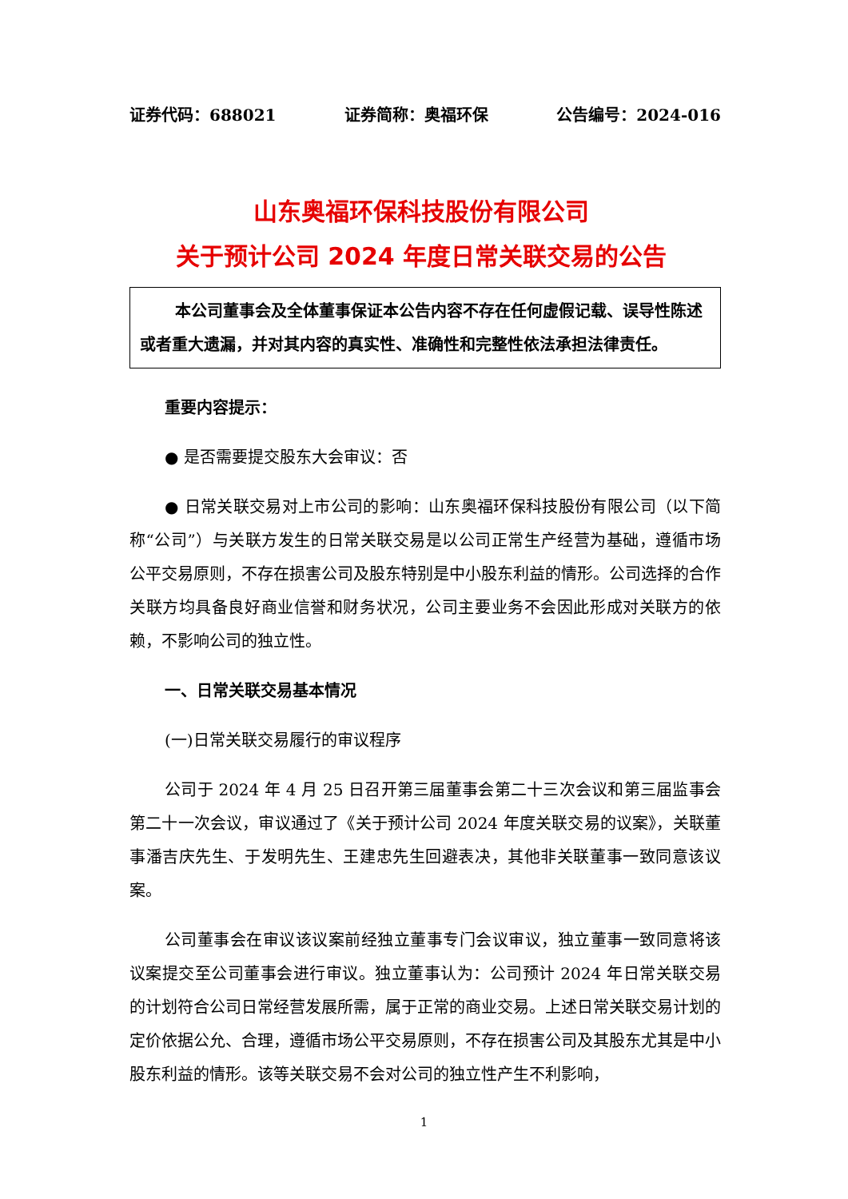证券代码：688021 证券简称：奥福环保 公告编号：2024-016
山东奥福环保科技股份有限公司
关于预计公司 2024 年度日常关联交易的公告
本公司董事会及全体董事保证本公告内容不存在任何虚假记载、误导性陈述或者重大遗漏，并对其内容的真实性、准确性和完整性依法承担法律责任。
重要内容提示：
● 是否需要提交股东大会审议：否
● 日常关联交易对上市公司的影响：山东奥福环保科技股份有限公司（以下简称“公司”）与关联方发生的日常关联交易是以公司正常生产经营为基础，遵循市场公平交易原则，不存在损害公司及股东特别是中小股东利益的情形。公司选择的合作关联方均具备良好商业信誉和财务状况，公司主要业务不会因此形成对关联方的依赖，不影响公司的独立性。
一、日常关联交易基本情况
(一)日常关联交易履行的审议程序
公司于 2024 年 4 月 25 日召开第三届董事会第二十三次会议和第三届监事会第二十一次会议，审议通过了《关于预计公司 2024 年度关联交易的议案》，关联董事潘吉庆先生、于发明先生、王建忠先生回避表决，其他非关联董事一致同意该议案。
公司董事会在审议该议案前经独立董事专门会议审议，独立董事一致同意将该议案提交至公司董事会进行审议。独立董事认为：公司预计 2024 年日常关联交易的计划符合公司日常经营发展所需，属于正常的商业交易。上述日常关联交易计划的定价依据公允、合理，遵循市场公平交易原则，不存在损害公司及其股东尤其是中小股东利益的情形。该等关联交易不会对公司的独立性产生不利影响，
1